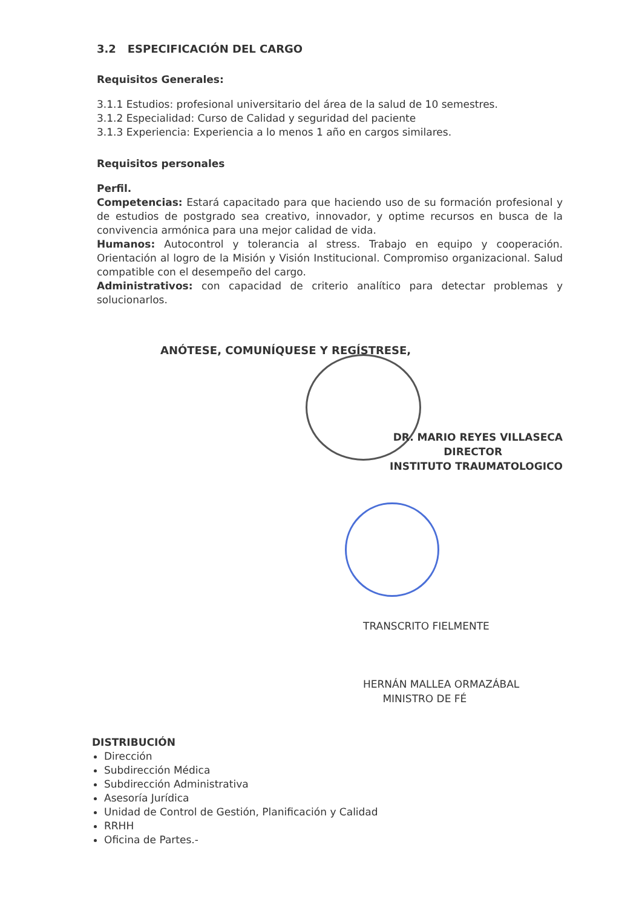3.2 ESPECIFICACIÓN DEL CARGO
Requisitos Generales:
3.1.1 Estudios: profesional universitario del área de la salud de 10 semestres.
3.1.2 Especialidad: Curso de Calidad y seguridad del paciente
3.1.3 Experiencia: Experiencia a lo menos 1 año en cargos similares.
Requisitos personales
Perfil.
Competencias: Estará capacitado para que haciendo uso de su formación profesional y de estudios de postgrado sea creativo, innovador, y optime recursos en busca de la convivencia armónica para una mejor calidad de vida.
Humanos: Autocontrol y tolerancia al stress. Trabajo en equipo y cooperación. Orientación al logro de la Misión y Visión Institucional. Compromiso organizacional. Salud compatible con el desempeño del cargo.
Administrativos: con capacidad de criterio analítico para detectar problemas y solucionarlos.
ANÓTESE, COMUNÍQUESE Y REGÍSTRESE,
DR. MARIO REYES VILLASECA
DIRECTOR
INSTITUTO TRAUMATOLOGICO
TRANSCRITO FIELMENTE
HERNÁN MALLEA ORMAZÁBAL
MINISTRO DE FÉ
DISTRIBUCIÓN
Dirección
Subdirección Médica
Subdirección Administrativa
Asesoría Jurídica
Unidad de Control de Gestión, Planificación y Calidad
RRHH
Oficina de Partes.-